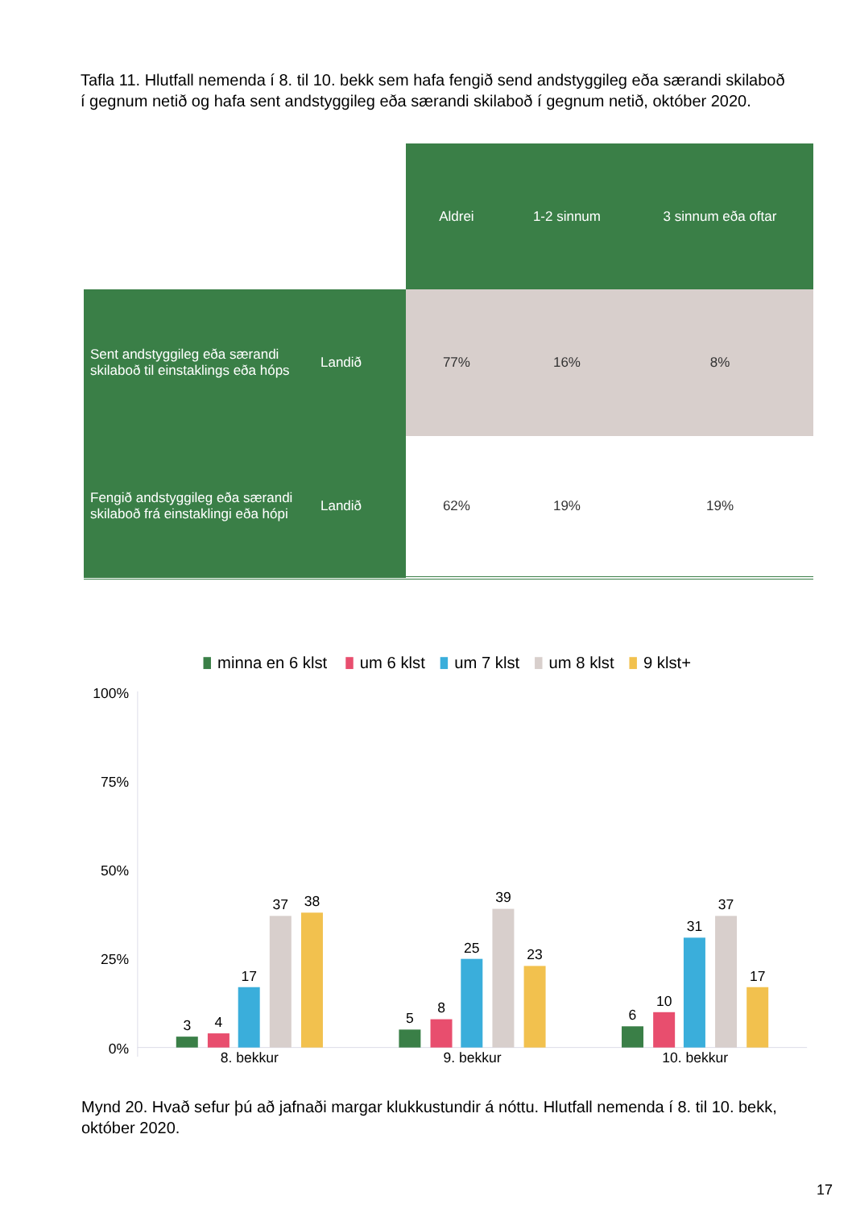Tafla 11. Hlutfall nemenda í 8. til 10. bekk sem hafa fengið send andstyggileg eða særandi skilaboð í gegnum netið og hafa sent andstyggileg eða særandi skilaboð í gegnum netið, október 2020.
| | | Aldrei | 1-2 sinnum | 3 sinnum eða oftar |
| Sent andstyggileg eða særandi skilaboð til einstaklings eða hóps | Landið | 77% | 16% | 8% |
| Fengið andstyggileg eða særandi skilaboð frá einstaklingi eða hópi | Landið | 62% | 19% | 19% |
minna en 6 klst
um 6 klst
um 7 klst
um 8 klst
9 klst+
100%
75%
50%
25%
0%
3
4
17
37
38
5
8
25
39
23
6
10
31
37
17
8. bekkur
9. bekkur
10. bekkur
Mynd 20. Hvað sefur þú að jafnaði margar klukkustundir á nóttu. Hlutfall nemenda í 8. til 10. bekk, október 2020.
17